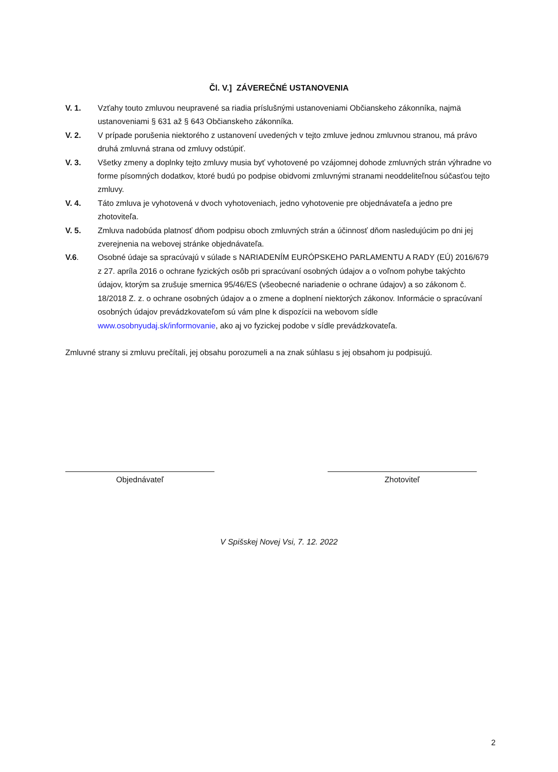Čl. V.] ZÁVEREČNÉ USTANOVENIA
V. 1. Vzťahy touto zmluvou neupravené sa riadia príslušnými ustanoveniami Občianskeho zákonníka, najmä ustanoveniami § 631 až § 643 Občianskeho zákonníka.
V. 2. V prípade porušenia niektorého z ustanovení uvedených v tejto zmluve jednou zmluvnou stranou, má právo druhá zmluvná strana od zmluvy odstúpiť.
V. 3. Všetky zmeny a doplnky tejto zmluvy musia byť vyhotovené po vzájomnej dohode zmluvných strán výhradne vo forme písomných dodatkov, ktoré budú po podpise obidvomi zmluvnými stranami neoddeliteľnou súčasťou tejto zmluvy.
V. 4. Táto zmluva je vyhotovená v dvoch vyhotoveniach, jedno vyhotovenie pre objednávateľa a jedno pre zhotoviteľa.
V. 5. Zmluva nadobúda platnosť dňom podpisu oboch zmluvných strán a účinnosť dňom nasledujúcim po dni jej zverejnenia na webovej stránke objednávateľa.
V.6. Osobné údaje sa spracúvajú v súlade s NARIADENÍM EURÓPSKEHO PARLAMENTU A RADY (EÚ) 2016/679 z 27. apríla 2016 o ochrane fyzických osôb pri spracúvaní osobných údajov a o voľnom pohybe takýchto údajov, ktorým sa zrušuje smernica 95/46/ES (všeobecné nariadenie o ochrane údajov) a so zákonom č. 18/2018 Z. z. o ochrane osobných údajov a o zmene a doplnení niektorých zákonov. Informácie o spracúvaní osobných údajov prevádzkovateľom sú vám plne k dispozícii na webovom sídle www.osobnyudaj.sk/informovanie, ako aj vo fyzickej podobe v sídle prevádzkovateľa.
Zmluvné strany si zmluvu prečítali, jej obsahu porozumeli a na znak súhlasu s jej obsahom ju podpisujú.
Objednávateľ Zhotoviteľ
V Spišskej Novej Vsi, 7. 12. 2022
2